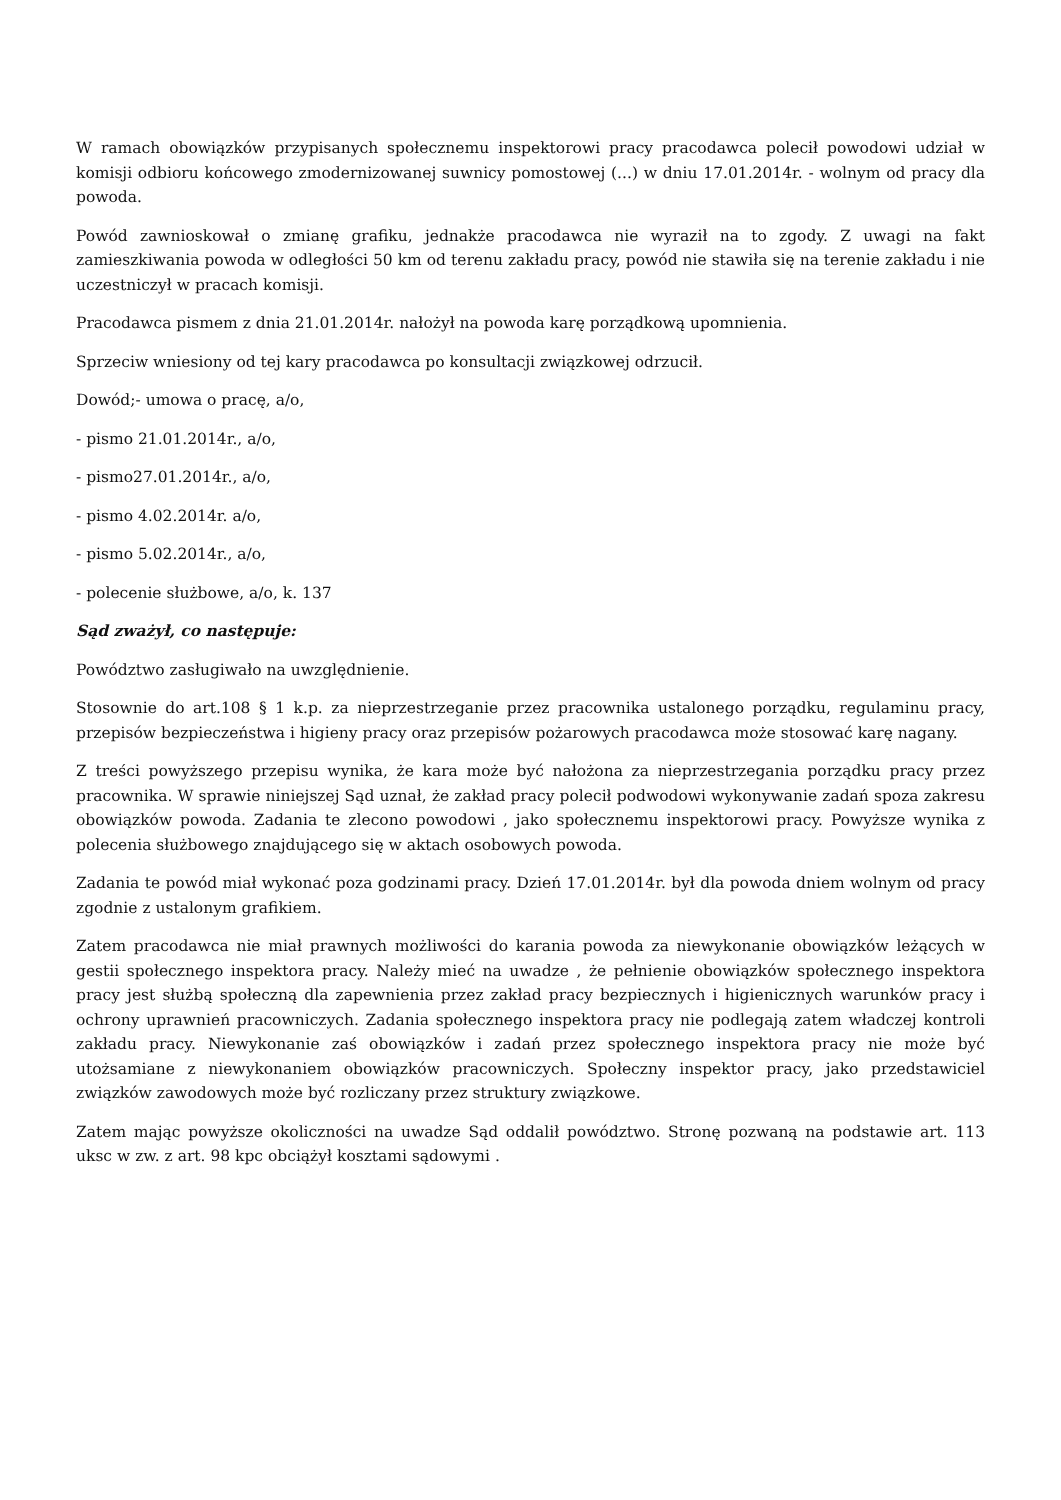W ramach obowiązków przypisanych społecznemu inspektorowi pracy pracodawca polecił powodowi udział w komisji odbioru końcowego zmodernizowanej suwnicy pomostowej (...) w dniu 17.01.2014r. - wolnym od pracy dla powoda.
Powód zawnioskował o zmianę grafiku, jednakże pracodawca nie wyraził na to zgody. Z uwagi na fakt zamieszkiwania powoda w odległości 50 km od terenu zakładu pracy, powód nie stawiła się na terenie zakładu i nie uczestniczył w pracach komisji.
Pracodawca pismem z dnia 21.01.2014r. nałożył na powoda karę porządkową upomnienia.
Sprzeciw wniesiony od tej kary pracodawca po konsultacji związkowej odrzucił.
Dowód;- umowa o pracę, a/o,
- pismo 21.01.2014r., a/o,
- pismo27.01.2014r., a/o,
- pismo 4.02.2014r. a/o,
- pismo 5.02.2014r., a/o,
- polecenie służbowe, a/o, k. 137
Sąd zważył, co następuje:
Powództwo zasługiwało na uwzględnienie.
Stosownie do art.108 § 1 k.p. za nieprzestrzeganie przez pracownika ustalonego porządku, regulaminu pracy, przepisów bezpieczeństwa i higieny pracy oraz przepisów pożarowych pracodawca może stosować karę nagany.
Z treści powyższego przepisu wynika, że kara może być nałożona za nieprzestrzegania porządku pracy przez pracownika. W sprawie niniejszej Sąd uznał, że zakład pracy polecił podwodowi wykonywanie zadań spoza zakresu obowiązków powoda. Zadania te zlecono powodowi , jako społecznemu inspektorowi pracy. Powyższe wynika z polecenia służbowego znajdującego się w aktach osobowych powoda.
Zadania te powód miał wykonać poza godzinami pracy. Dzień 17.01.2014r. był dla powoda dniem wolnym od pracy zgodnie z ustalonym grafikiem.
Zatem pracodawca nie miał prawnych możliwości do karania powoda za niewykonanie obowiązków leżących w gestii społecznego inspektora pracy. Należy mieć na uwadze , że pełnienie obowiązków społecznego inspektora pracy jest służbą społeczną dla zapewnienia przez zakład pracy bezpiecznych i higienicznych warunków pracy i ochrony uprawnień pracowniczych. Zadania społecznego inspektora pracy nie podlegają zatem władczej kontroli zakładu pracy. Niewykonanie zaś obowiązków i zadań przez społecznego inspektora pracy nie może być utożsamiane z niewykonaniem obowiązków pracowniczych. Społeczny inspektor pracy, jako przedstawiciel związków zawodowych może być rozliczany przez struktury związkowe.
Zatem mając powyższe okoliczności na uwadze Sąd oddalił powództwo. Stronę pozwaną na podstawie art. 113 uksc w zw. z art. 98 kpc obciążył kosztami sądowymi .